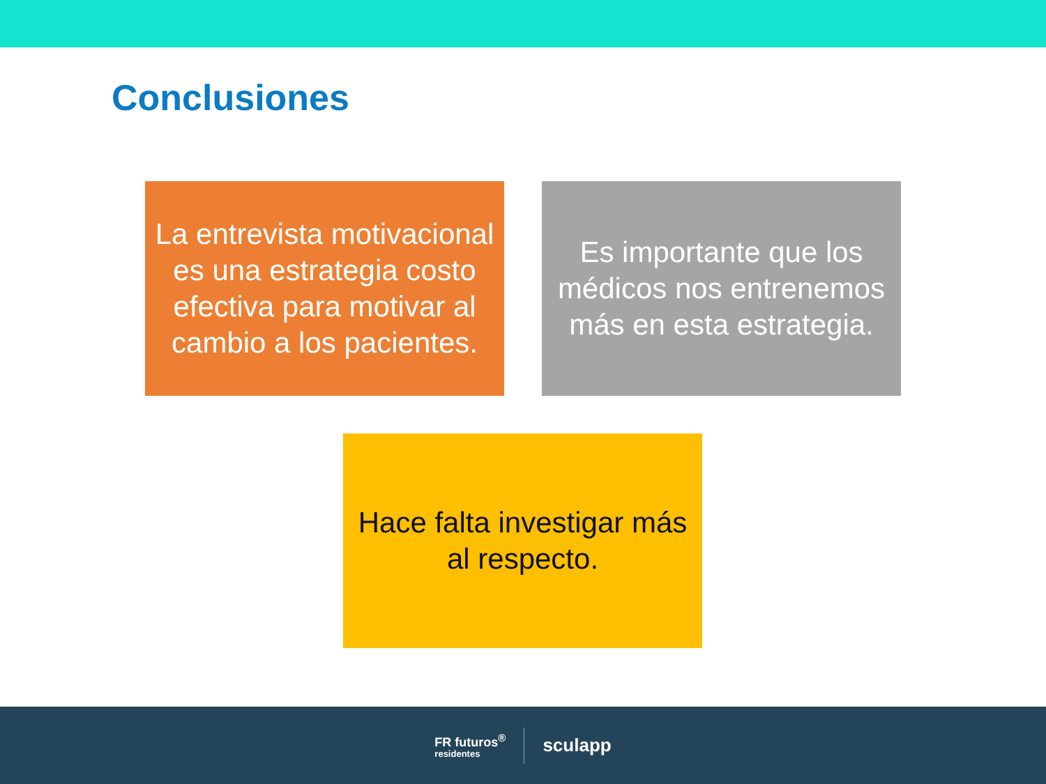Conclusiones
La entrevista motivacional es una estrategia costo efectiva para motivar al cambio a los pacientes.
Es importante que los médicos nos entrenemos más en esta estrategia.
Hace falta investigar más al respecto.
FR futuros<sup>®</sup>
residentes
sculapp